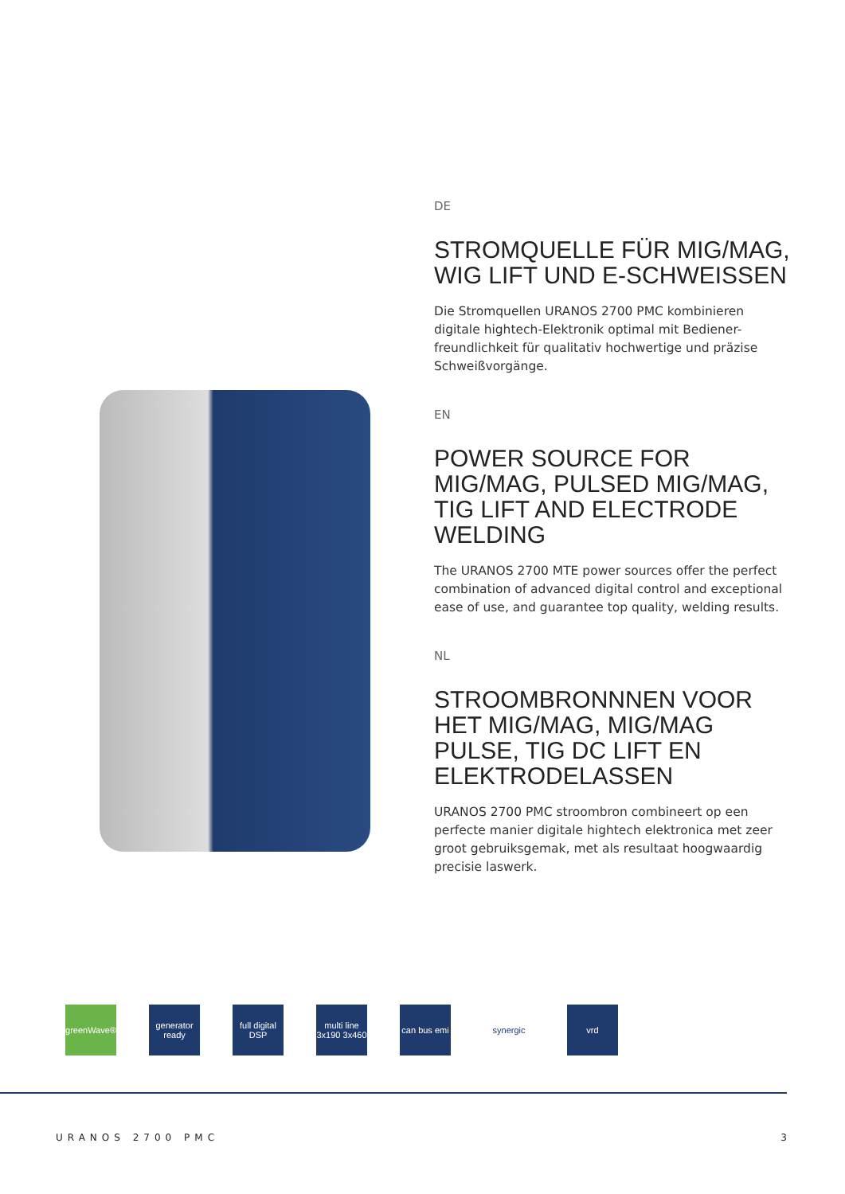DE
STROMQUELLE FÜR MIG/MAG, WIG LIFT UND E-SCHWEISSEN
Die Stromquellen URANOS 2700 PMC kombinieren digitale hightech-Elektronik optimal mit Bediener-freundlichkeit für qualitativ hochwertige und präzise Schweißvorgänge.
EN
POWER SOURCE FOR MIG/MAG, PULSED MIG/MAG, TIG LIFT AND ELECTRODE WELDING
The URANOS 2700 MTE power sources offer the perfect combination of advanced digital control and exceptional ease of use, and guarantee top quality, welding results.
NL
STROOMBRONNNEN VOOR HET MIG/MAG, MIG/MAG PULSE, TIG DC LIFT EN ELEKTRODELASSEN
URANOS 2700 PMC stroombron combineert op een perfecte manier digitale hightech elektronica met zeer groot gebruiksgemak, met als resultaat hoogwaardig precisie laswerk.
greenWave®
generator ready
full digital DSP
multi line 3x190 3x460
can bus emi
synergic vrd
URANOS 2700 PMC 3